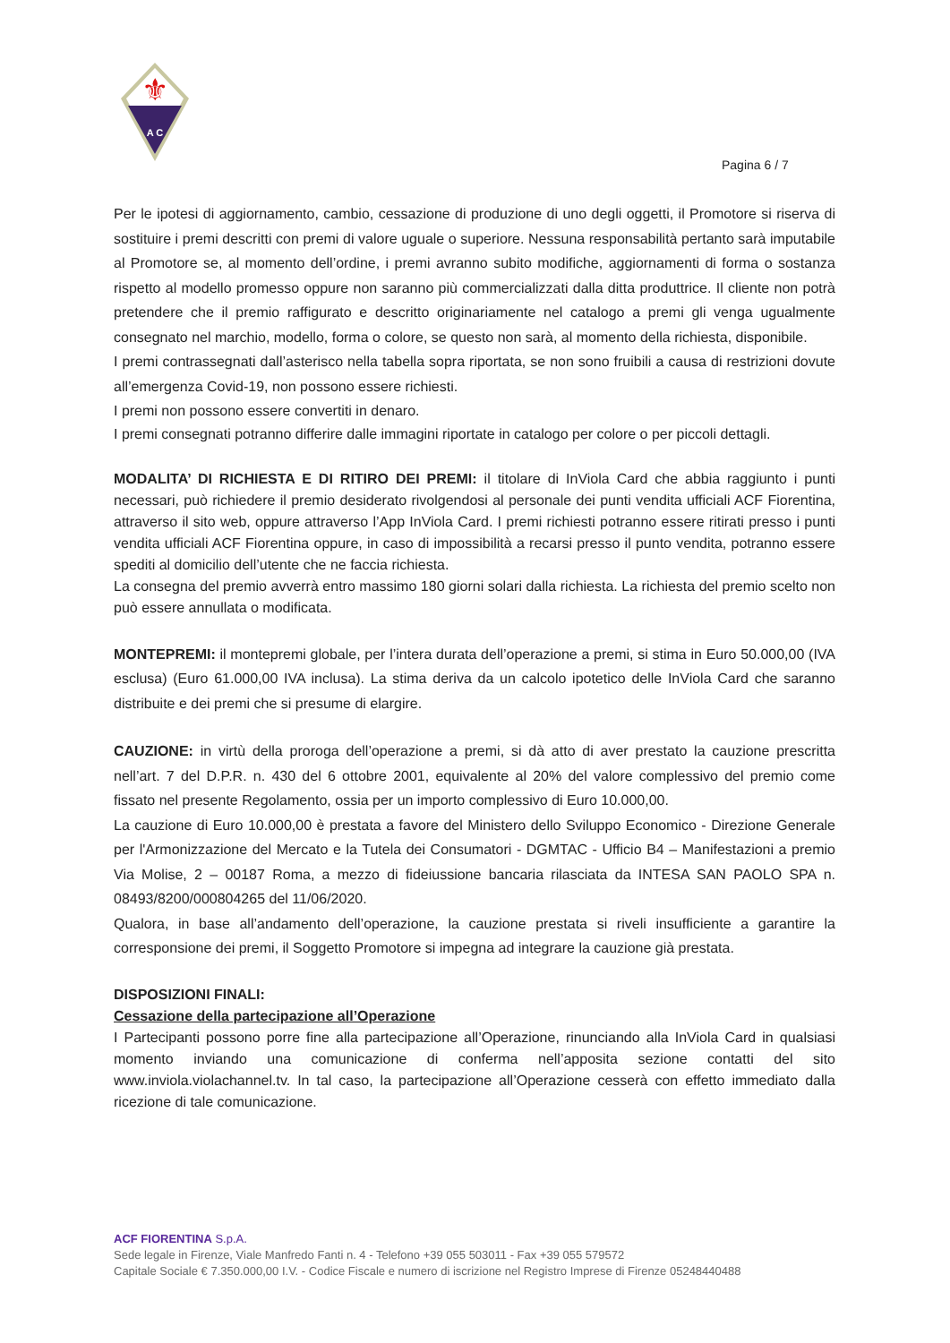⚜
A C
Pagina 6 / 7
Per le ipotesi di aggiornamento, cambio, cessazione di produzione di uno degli oggetti, il Promotore si riserva di sostituire i premi descritti con premi di valore uguale o superiore. Nessuna responsabilità pertanto sarà imputabile al Promotore se, al momento dell’ordine, i premi avranno subito modifiche, aggiornamenti di forma o sostanza rispetto al modello promesso oppure non saranno più commercializzati dalla ditta produttrice. Il cliente non potrà pretendere che il premio raffigurato e descritto originariamente nel catalogo a premi gli venga ugualmente consegnato nel marchio, modello, forma o colore, se questo non sarà, al momento della richiesta, disponibile.
I premi contrassegnati dall’asterisco nella tabella sopra riportata, se non sono fruibili a causa di restrizioni dovute all’emergenza Covid-19, non possono essere richiesti.
I premi non possono essere convertiti in denaro.
I premi consegnati potranno differire dalle immagini riportate in catalogo per colore o per piccoli dettagli.
MODALITA’ DI RICHIESTA E DI RITIRO DEI PREMI: il titolare di InViola Card che abbia raggiunto i punti necessari, può richiedere il premio desiderato rivolgendosi al personale dei punti vendita ufficiali ACF Fiorentina, attraverso il sito web, oppure attraverso l’App InViola Card. I premi richiesti potranno essere ritirati presso i punti vendita ufficiali ACF Fiorentina oppure, in caso di impossibilità a recarsi presso il punto vendita, potranno essere spediti al domicilio dell’utente che ne faccia richiesta.
La consegna del premio avverrà entro massimo 180 giorni solari dalla richiesta. La richiesta del premio scelto non può essere annullata o modificata.
MONTEPREMI: il montepremi globale, per l’intera durata dell’operazione a premi, si stima in Euro 50.000,00 (IVA esclusa) (Euro 61.000,00 IVA inclusa). La stima deriva da un calcolo ipotetico delle InViola Card che saranno distribuite e dei premi che si presume di elargire.
CAUZIONE: in virtù della proroga dell’operazione a premi, si dà atto di aver prestato la cauzione prescritta nell’art. 7 del D.P.R. n. 430 del 6 ottobre 2001, equivalente al 20% del valore complessivo del premio come fissato nel presente Regolamento, ossia per un importo complessivo di Euro 10.000,00.
La cauzione di Euro 10.000,00 è prestata a favore del Ministero dello Sviluppo Economico - Direzione Generale per l'Armonizzazione del Mercato e la Tutela dei Consumatori - DGMTAC - Ufficio B4 – Manifestazioni a premio Via Molise, 2 – 00187 Roma, a mezzo di fideiussione bancaria rilasciata da INTESA SAN PAOLO SPA n. 08493/8200/000804265 del 11/06/2020.
Qualora, in base all’andamento dell’operazione, la cauzione prestata si riveli insufficiente a garantire la corresponsione dei premi, il Soggetto Promotore si impegna ad integrare la cauzione già prestata.
DISPOSIZIONI FINALI:
Cessazione della partecipazione all’Operazione
I Partecipanti possono porre fine alla partecipazione all’Operazione, rinunciando alla InViola Card in qualsiasi momento inviando una comunicazione di conferma nell’apposita sezione contatti del sito www.inviola.violachannel.tv. In tal caso, la partecipazione all’Operazione cesserà con effetto immediato dalla ricezione di tale comunicazione.
ACF FIORENTINA S.p.A.
Sede legale in Firenze, Viale Manfredo Fanti n. 4 - Telefono +39 055 503011 - Fax +39 055 579572
Capitale Sociale € 7.350.000,00 I.V. - Codice Fiscale e numero di iscrizione nel Registro Imprese di Firenze 05248440488